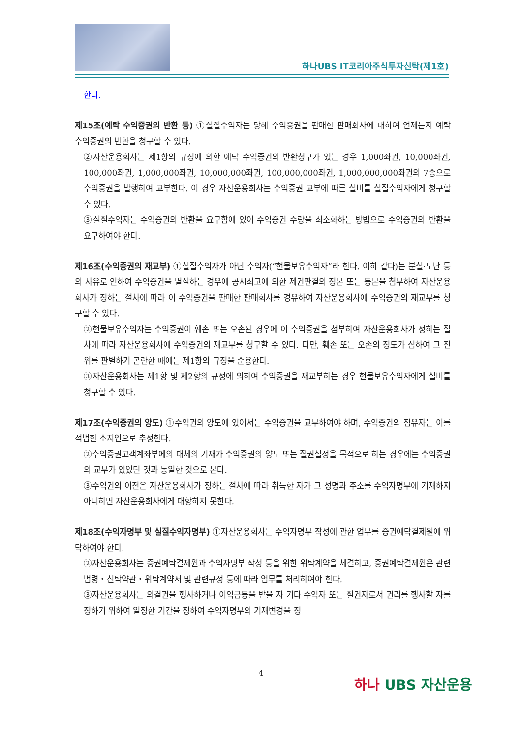하나UBS IT코리아주식투자신탁(제1호)
한다.
제15조(예탁 수익증권의 반환 등) ①실질수익자는 당해 수익증권을 판매한 판매회사에 대하여 언제든지 예탁 수익증권의 반환을 청구할 수 있다.
②자산운용회사는 제1항의 규정에 의한 예탁 수익증권의 반환청구가 있는 경우 1,000좌권, 10,000좌권, 100,000좌권, 1,000,000좌권, 10,000,000좌권, 100,000,000좌권, 1,000,000,000좌권의 7종으로 수익증권을 발행하여 교부한다. 이 경우 자산운용회사는 수익증권 교부에 따른 실비를 실질수익자에게 청구할 수 있다.
③실질수익자는 수익증권의 반환을 요구함에 있어 수익증권 수량을 최소화하는 방법으로 수익증권의 반환을 요구하여야 한다.
제16조(수익증권의 재교부) ①실질수익자가 아닌 수익자(“현물보유수익자”라 한다. 이하 같다)는 분실·도난 등의 사유로 인하여 수익증권을 멸실하는 경우에 공시최고에 의한 제권판결의 정본 또는 등본을 첨부하여 자산운용회사가 정하는 절차에 따라 이 수익증권을 판매한 판매회사를 경유하여 자산운용회사에 수익증권의 재교부를 청구할 수 있다.
②현물보유수익자는 수익증권이 훼손 또는 오손된 경우에 이 수익증권을 첨부하여 자산운용회사가 정하는 절차에 따라 자산운용회사에 수익증권의 재교부를 청구할 수 있다. 다만, 훼손 또는 오손의 정도가 심하여 그 진위를 판별하기 곤란한 때에는 제1항의 규정을 준용한다.
③자산운용회사는 제1항 및 제2항의 규정에 의하여 수익증권을 재교부하는 경우 현물보유수익자에게 실비를 청구할 수 있다.
제17조(수익증권의 양도) ①수익권의 양도에 있어서는 수익증권을 교부하여야 하며, 수익증권의 점유자는 이를 적법한 소지인으로 추정한다.
②수익증권고객계좌부에의 대체의 기재가 수익증권의 양도 또는 질권설정을 목적으로 하는 경우에는 수익증권의 교부가 있었던 것과 동일한 것으로 본다.
③수익권의 이전은 자산운용회사가 정하는 절차에 따라 취득한 자가 그 성명과 주소를 수익자명부에 기재하지 아니하면 자산운용회사에게 대항하지 못한다.
제18조(수익자명부 및 실질수익자명부) ①자산운용회사는 수익자명부 작성에 관한 업무를 증권예탁결제원에 위탁하여야 한다.
②자산운용회사는 증권예탁결제원과 수익자명부 작성 등을 위한 위탁계약을 체결하고, 증권예탁결제원은 관련법령・신탁약관・위탁계약서 및 관련규정 등에 따라 업무를 처리하여야 한다.
③자산운용회사는 의결권을 행사하거나 이익금등을 받을 자 기타 수익자 또는 질권자로서 권리를 행사할 자를 정하기 위하여 일정한 기간을 정하여 수익자명부의 기재변경을 정
4
하나 UBS 자산운용